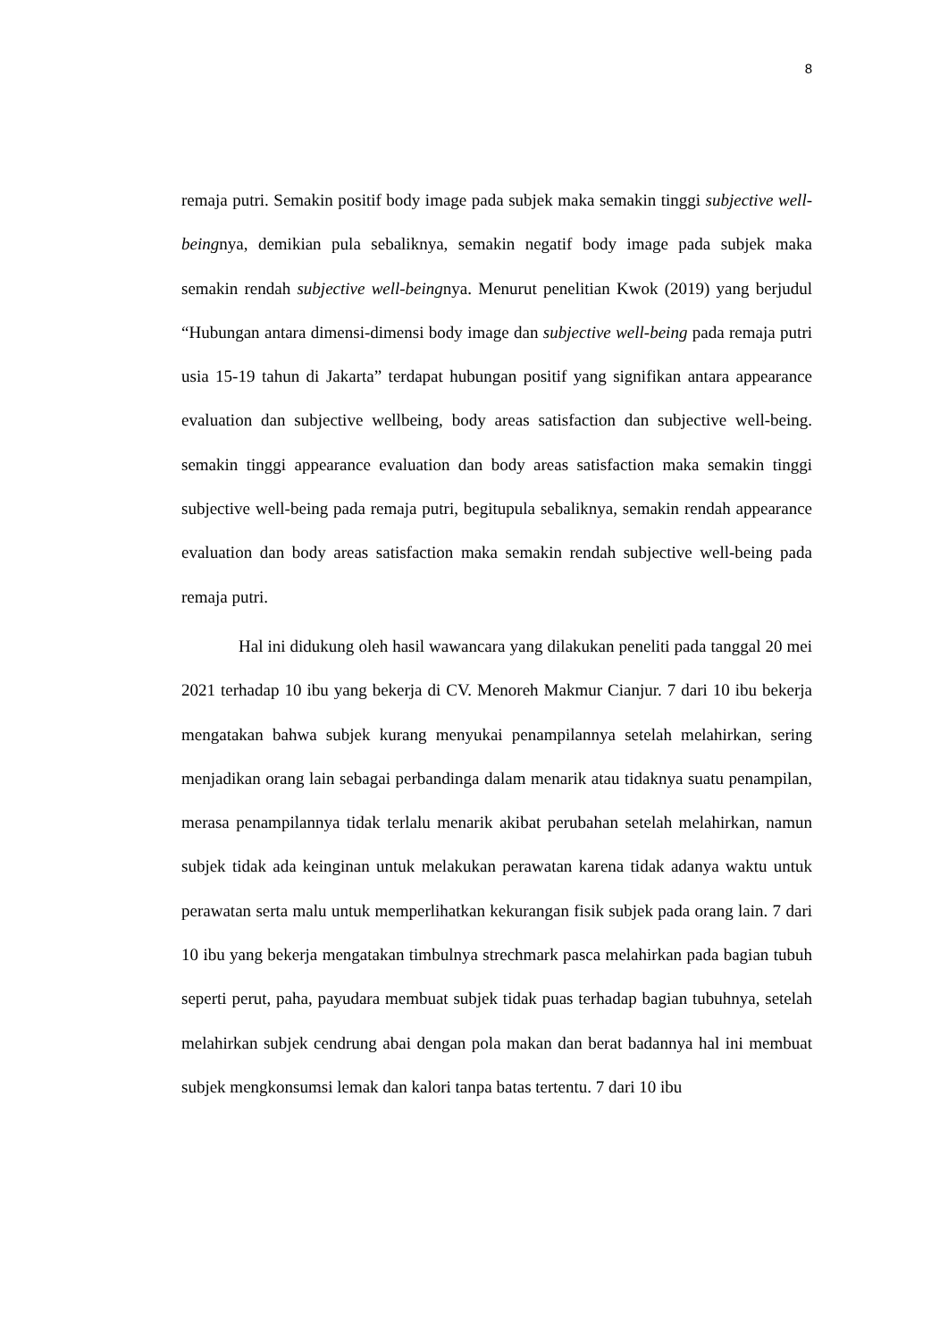8
remaja putri. Semakin positif body image pada subjek maka semakin tinggi subjective well-beingnya, demikian pula sebaliknya, semakin negatif body image pada subjek maka semakin rendah subjective well-beingnya. Menurut penelitian Kwok (2019) yang berjudul “Hubungan antara dimensi-dimensi body image dan subjective well-being pada remaja putri usia 15-19 tahun di Jakarta” terdapat hubungan positif yang signifikan antara appearance evaluation dan subjective wellbeing, body areas satisfaction dan subjective well-being. semakin tinggi appearance evaluation dan body areas satisfaction maka semakin tinggi subjective well-being pada remaja putri, begitupula sebaliknya, semakin rendah appearance evaluation dan body areas satisfaction maka semakin rendah subjective well-being pada remaja putri.
Hal ini didukung oleh hasil wawancara yang dilakukan peneliti pada tanggal 20 mei 2021 terhadap 10 ibu yang bekerja di CV. Menoreh Makmur Cianjur. 7 dari 10 ibu bekerja mengatakan bahwa subjek kurang menyukai penampilannya setelah melahirkan, sering menjadikan orang lain sebagai perbandinga dalam menarik atau tidaknya suatu penampilan, merasa penampilannya tidak terlalu menarik akibat perubahan setelah melahirkan, namun subjek tidak ada keinginan untuk melakukan perawatan karena tidak adanya waktu untuk perawatan serta malu untuk memperlihatkan kekurangan fisik subjek pada orang lain. 7 dari 10 ibu yang bekerja mengatakan timbulnya strechmark pasca melahirkan pada bagian tubuh seperti perut, paha, payudara membuat subjek tidak puas terhadap bagian tubuhnya, setelah melahirkan subjek cendrung abai dengan pola makan dan berat badannya hal ini membuat subjek mengkonsumsi lemak dan kalori tanpa batas tertentu. 7 dari 10 ibu